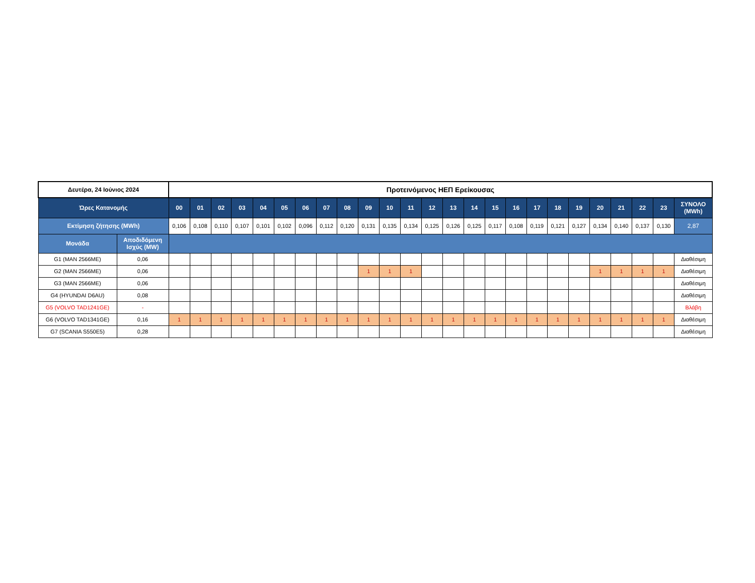| Δευτέρα, 24 Ιούνιος 2024 | | Προτεινόμενος ΗΕΠ Ερείκουσας | | | | | | | | | | | | | | | | | | | | | | | | |
| --- | --- | --- | --- | --- | --- | --- | --- | --- | --- | --- | --- | --- | --- | --- | --- | --- | --- | --- | --- | --- | --- | --- | --- | --- | --- | --- |
| Ώρες Κατανομής | | 00 | 01 | 02 | 03 | 04 | 05 | 06 | 07 | 08 | 09 | 10 | 11 | 12 | 13 | 14 | 15 | 16 | 17 | 18 | 19 | 20 | 21 | 22 | 23 | ΣΥΝΟΛΟ (MWh) |
| Εκτίμηση ζήτησης (MWh) | | 0,106 | 0,108 | 0,110 | 0,107 | 0,101 | 0,102 | 0,096 | 0,112 | 0,120 | 0,131 | 0,135 | 0,134 | 0,125 | 0,126 | 0,125 | 0,117 | 0,108 | 0,119 | 0,121 | 0,127 | 0,134 | 0,140 | 0,137 | 0,130 | 2,87 |
| Μονάδα | Αποδιδόμενη Ισχύς (MW) | | | | | | | | | | | | | | | | | | | | | | | | | |
| G1 (MAN 2566ME) | 0,06 | | | | | | | | | | | | | | | | | | | | | | | | | Διαθέσιμη |
| G2 (MAN 2566ME) | 0,06 | | | | | | | | | | 1 | 1 | 1 | | | | | | | | | 1 | 1 | 1 | 1 | Διαθέσιμη |
| G3 (MAN 2566ME) | 0,06 | | | | | | | | | | | | | | | | | | | | | | | | | Διαθέσιμη |
| G4 (HYUNDAI D6AU) | 0,08 | | | | | | | | | | | | | | | | | | | | | | | | | Διαθέσιμη |
| G5 (VOLVO TAD1241GE) | - | | | | | | | | | | | | | | | | | | | | | | | | | Βλάβη |
| G6 (VOLVO TAD1341GE) | 0,16 | 1 | 1 | 1 | 1 | 1 | 1 | 1 | 1 | 1 | 1 | 1 | 1 | 1 | 1 | 1 | 1 | 1 | 1 | 1 | 1 | 1 | 1 | 1 | 1 | Διαθέσιμη |
| G7 (SCANIA S550E5) | 0,28 | | | | | | | | | | | | | | | | | | | | | | | | | Διαθέσιμη |